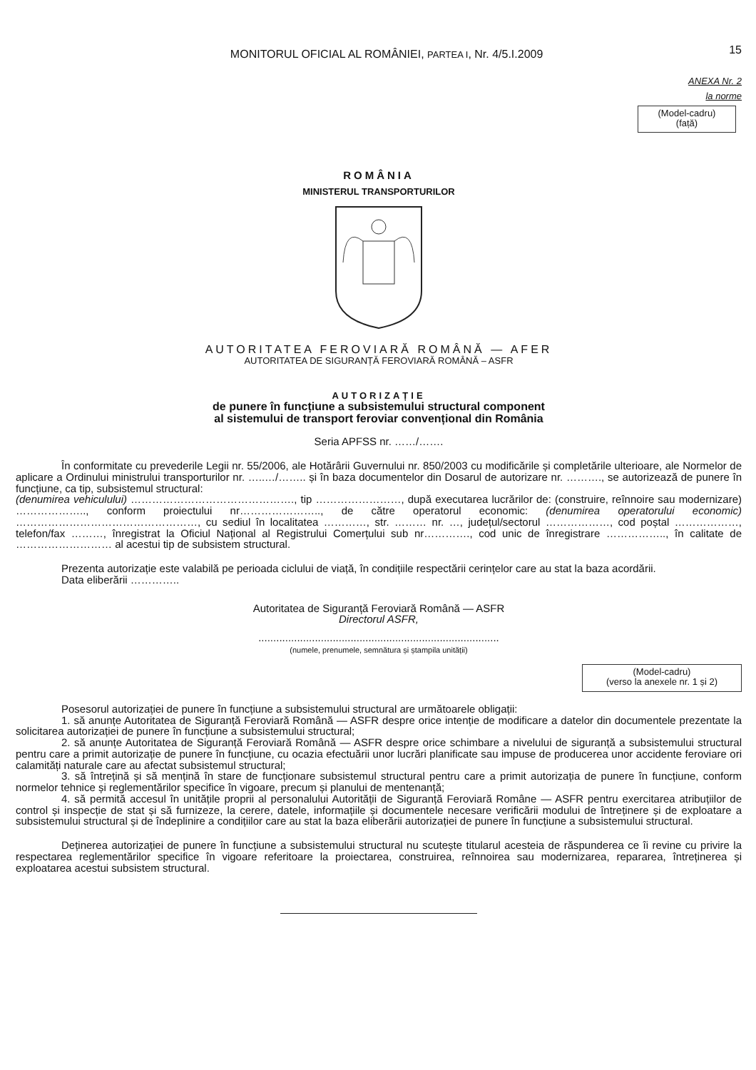MONITORUL OFICIAL AL ROMÂNIEI, PARTEA I, Nr. 4/5.I.2009
15
ANEXA Nr. 2
la norme
(Model-cadru)
(față)
ROMÂNIA
MINISTERUL TRANSPORTURILOR
AUTORITATEA FEROVIARĂ ROMÂNĂ — AFER
AUTORITATEA DE SIGURANȚĂ FEROVIARĂ ROMÂNĂ – ASFR
AUTORIZAȚIE
de punere în funcțiune a subsistemului structural component
al sistemului de transport feroviar convențional din România
Seria APFSS nr. ……/…….
În conformitate cu prevederile Legii nr. 55/2006, ale Hotărârii Guvernului nr. 850/2003 cu modificările și completările ulterioare, ale Normelor de aplicare a Ordinului ministrului transporturilor nr. …..…/…….. și în baza documentelor din Dosarul de autorizare nr. ………., se autorizează de punere în funcțiune, ca tip, subsistemul structural:
(denumirea vehiculului) ………………………………………., tip ……………………, după executarea lucrărilor de: (construire, reînnoire sau modernizare) ……………….., conform proiectului nr………………….., de către operatorul economic: (denumirea operatorului economic) ……………………………………………, cu sediul în localitatea …………, str. ……… nr. …, județul/sectorul ………………, cod poștal ………………, telefon/fax ………, înregistrat la Oficiul Național al Registrului Comerțului sub nr…………., cod unic de înregistrare …………….., în calitate de ……………………… al acestui tip de subsistem structural.
Prezenta autorizație este valabilă pe perioada ciclului de viață, în condițiile respectării cerințelor care au stat la baza acordării.
Data eliberării …………..
Autoritatea de Siguranță Feroviară Română — ASFR
Directorul ASFR,
.................................................................................
(numele, prenumele, semnătura și ștampila unității)
(Model-cadru)
(verso la anexele nr. 1 și 2)
Posesorul autorizației de punere în funcțiune a subsistemului structural are următoarele obligații:
1. să anunțe Autoritatea de Siguranță Feroviară Română — ASFR despre orice intenție de modificare a datelor din documentele prezentate la solicitarea autorizației de punere în funcțiune a subsistemului structural;
2. să anunțe Autoritatea de Siguranță Feroviară Română — ASFR despre orice schimbare a nivelului de siguranță a subsistemului structural pentru care a primit autorizație de punere în funcțiune, cu ocazia efectuării unor lucrări planificate sau impuse de producerea unor accidente feroviare ori calamități naturale care au afectat subsistemul structural;
3. să întrețină și să mențină în stare de funcționare subsistemul structural pentru care a primit autorizația de punere în funcțiune, conform normelor tehnice și reglementărilor specifice în vigoare, precum și planului de mentenanță;
4. să permită accesul în unitățile proprii al personalului Autorității de Siguranță Feroviară Române — ASFR pentru exercitarea atribuțiilor de control și inspecție de stat și să furnizeze, la cerere, datele, informațiile și documentele necesare verificării modului de întreținere și de exploatare a subsistemului structural și de îndeplinire a condițiilor care au stat la baza eliberării autorizației de punere în funcțiune a subsistemului structural.
Deținerea autorizației de punere în funcțiune a subsistemului structural nu scutește titularul acesteia de răspunderea ce îi revine cu privire la respectarea reglementărilor specifice în vigoare referitoare la proiectarea, construirea, reînnoirea sau modernizarea, repararea, întreținerea și exploatarea acestui subsistem structural.